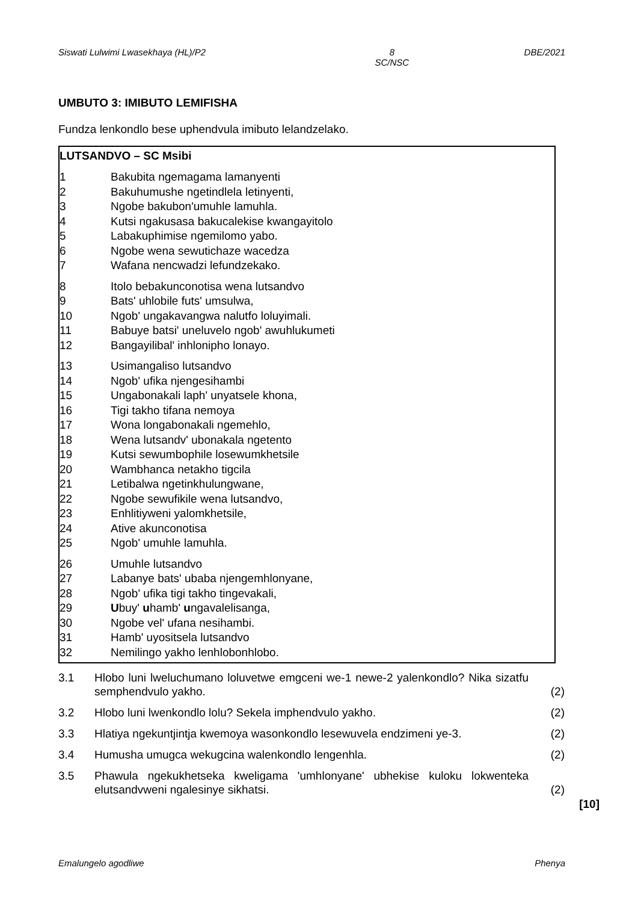Siswati Lulwimi Lwasekhaya (HL)/P2 8
SC/NSC DBE/2021
UMBUTO 3: IMIBUTO LEMIFISHA
Fundza lenkondlo bese uphendvula imibuto lelandzelako.
LUTSANDVO – SC Msibi
1 Bakubita ngemagama lamanyenti
2 Bakuhumushe ngetindlela letinyenti,
3 Ngobe bakubon'umuhle lamuhla.
4 Kutsi ngakusasa bakucalekise kwangayitolo
5 Labakuphimise ngemilomo yabo.
6 Ngobe wena sewutichaze wacedza
7 Wafana nencwadzi lefundzekako.
8 Itolo bebakunconotisa wena lutsandvo
9 Bats' uhlobile futs' umsulwa,
10 Ngob' ungakavangwa nalutfo loluyimali.
11 Babuye batsi' uneluvelo ngob' awuhlukumeti
12 Bangayilibal' inhlonipho lonayo.
13 Usimangaliso lutsandvo
14 Ngob' ufika njengesihambi
15 Ungabonakali laph' unyatsele khona,
16 Tigi takho tifana nemoya
17 Wona longabonakali ngemehlo,
18 Wena lutsandv' ubonakala ngetento
19 Kutsi sewumbophile losewumkhetsile
20 Wambhanca netakho tigcila
21 Letibalwa ngetinkhulungwane,
22 Ngobe sewufikile wena lutsandvo,
23 Enhlitiyweni yalomkhetsile,
24 Ative akunconotisa
25 Ngob' umuhle lamuhla.
26 Umuhle lutsandvo
27 Labanye bats' ubaba njengemhlonyane,
28 Ngob' ufika tigi takho tingevakali,
29 Ubuy' uhamb' ungavalelisanga,
30 Ngobe vel' ufana nesihambi.
31 Hamb' uyositsela lutsandvo
32 Nemilingo yakho lenhlobonhlobo.
3.1 Hlobo luni lweluchumano loluvetwe emgceni we-1 newe-2 yalenkondlo? Nika sizatfu semphendvulo yakho. (2)
3.2 Hlobo luni lwenkondlo lolu? Sekela imphendvulo yakho. (2)
3.3 Hlatiya ngekuntjintja kwemoya wasonkondlo lesewuvela endzimeni ye-3. (2)
3.4 Humusha umugca wekugcina walenkondlo lengenhla. (2)
3.5 Phawula ngekukhetseka kweligama 'umhlonyane' ubhekise kuloku lokwenteka elutsandvweni ngalesinye sikhatsi. (2)
[10]
Emalungelo agodliwe Phenya